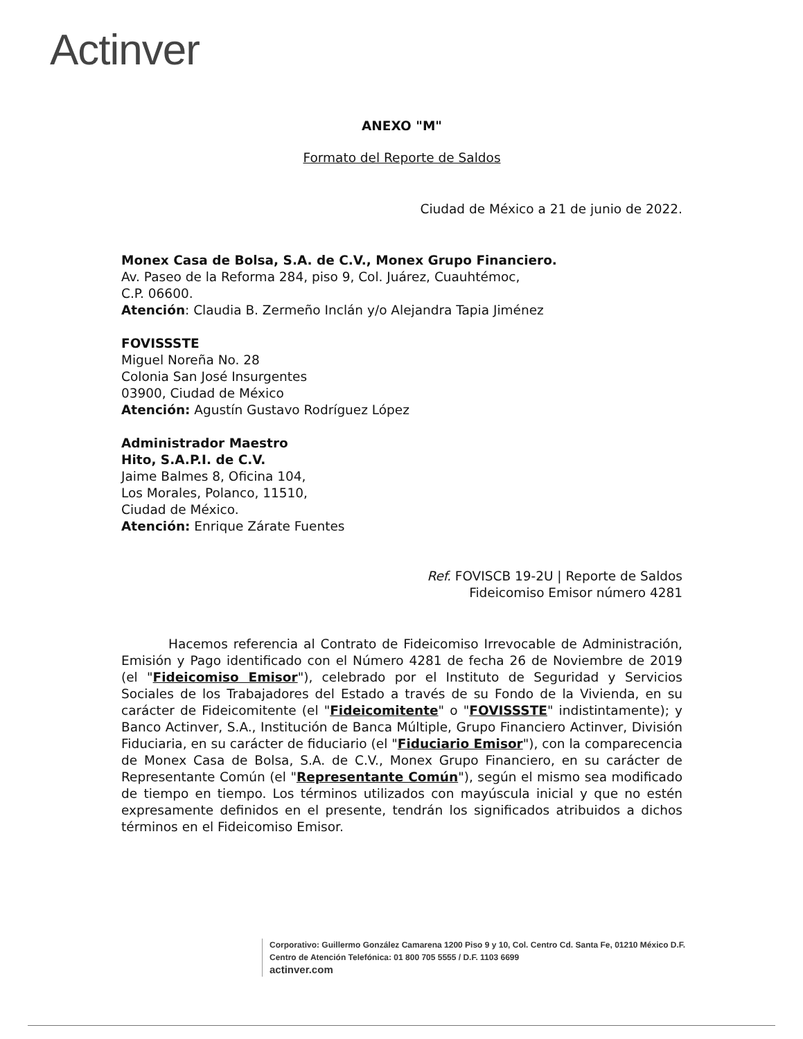Actinver
ANEXO "M"
Formato del Reporte de Saldos
Ciudad de México a 21 de junio de 2022.
Monex Casa de Bolsa, S.A. de C.V., Monex Grupo Financiero.
Av. Paseo de la Reforma 284, piso 9, Col. Juárez, Cuauhtémoc,
C.P. 06600.
Atención: Claudia B. Zermeño Inclán y/o Alejandra Tapia Jiménez
FOVISSSTE
Miguel Noreña No. 28
Colonia San José Insurgentes
03900, Ciudad de México
Atención: Agustín Gustavo Rodríguez López
Administrador Maestro
Hito, S.A.P.I. de C.V.
Jaime Balmes 8, Oficina 104,
Los Morales, Polanco, 11510,
Ciudad de México.
Atención: Enrique Zárate Fuentes
Ref. FOVISCB 19-2U | Reporte de Saldos
Fideicomiso Emisor número 4281
Hacemos referencia al Contrato de Fideicomiso Irrevocable de Administración, Emisión y Pago identificado con el Número 4281 de fecha 26 de Noviembre de 2019 (el "Fideicomiso Emisor"), celebrado por el Instituto de Seguridad y Servicios Sociales de los Trabajadores del Estado a través de su Fondo de la Vivienda, en su carácter de Fideicomitente (el "Fideicomitente" o "FOVISSSTE" indistintamente); y Banco Actinver, S.A., Institución de Banca Múltiple, Grupo Financiero Actinver, División Fiduciaria, en su carácter de fiduciario (el "Fiduciario Emisor"), con la comparecencia de Monex Casa de Bolsa, S.A. de C.V., Monex Grupo Financiero, en su carácter de Representante Común (el "Representante Común"), según el mismo sea modificado de tiempo en tiempo. Los términos utilizados con mayúscula inicial y que no estén expresamente definidos en el presente, tendrán los significados atribuidos a dichos términos en el Fideicomiso Emisor.
Corporativo: Guillermo González Camarena 1200 Piso 9 y 10, Col. Centro Cd. Santa Fe, 01210 México D.F.
Centro de Atención Telefónica: 01 800 705 5555 / D.F. 1103 6699
actinver.com